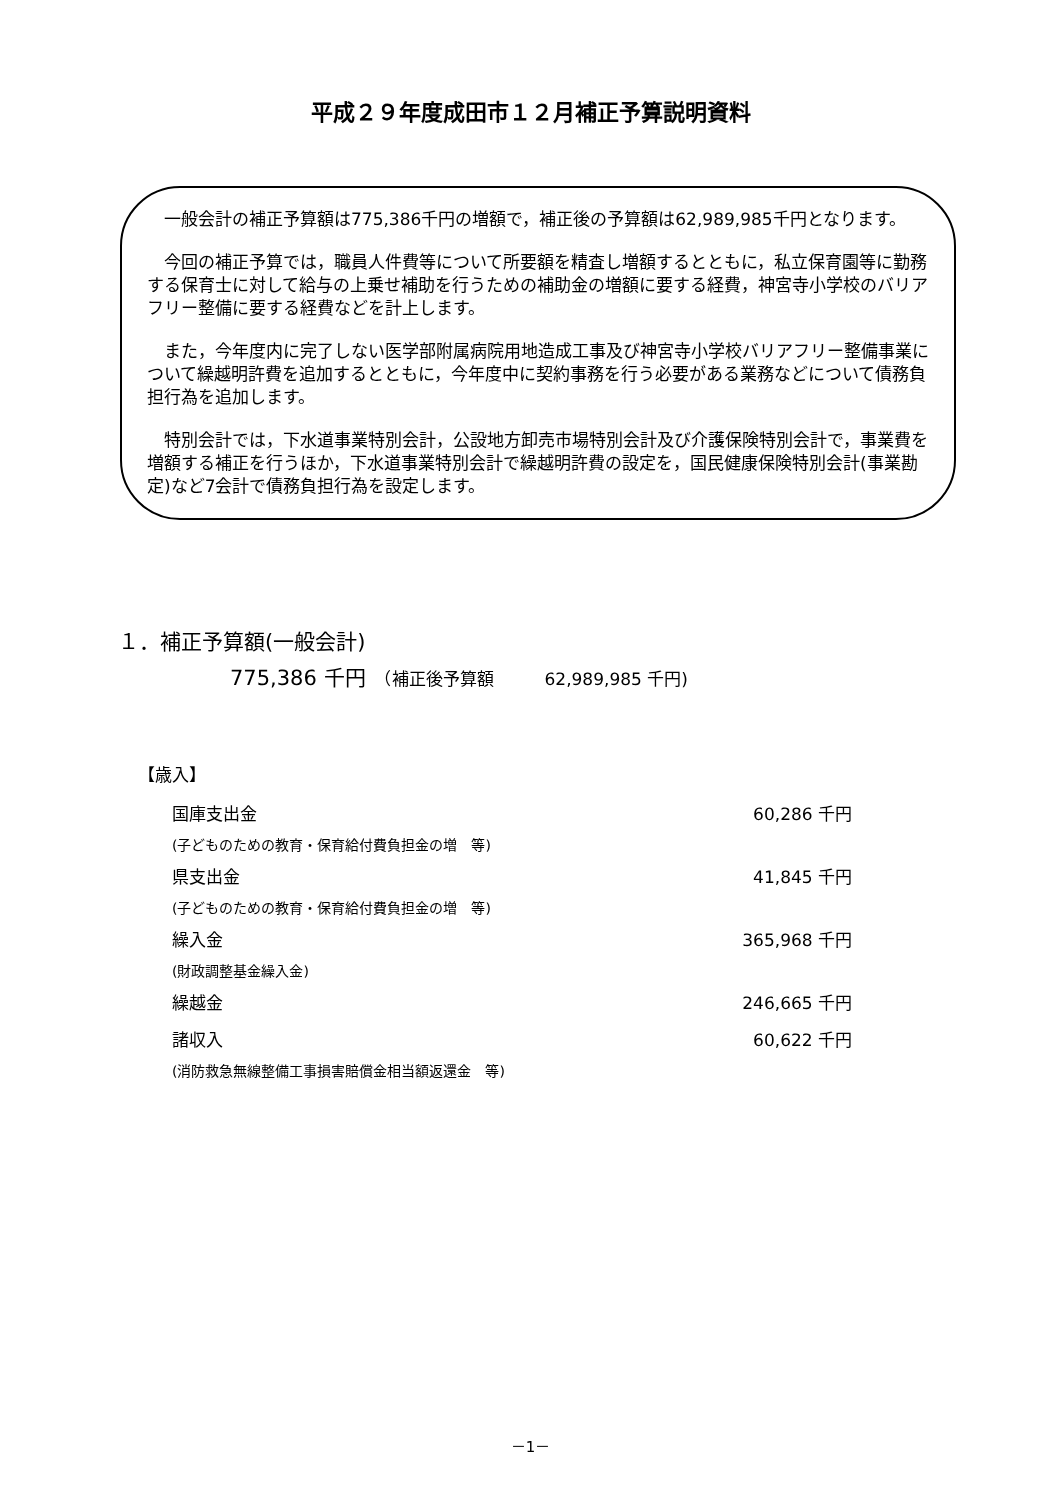平成２９年度成田市１２月補正予算説明資料
一般会計の補正予算額は775,386千円の増額で，補正後の予算額は62,989,985千円となります。
今回の補正予算では，職員人件費等について所要額を精査し増額するとともに，私立保育園等に勤務する保育士に対して給与の上乗せ補助を行うための補助金の増額に要する経費，神宮寺小学校のバリアフリー整備に要する経費などを計上します。
また，今年度内に完了しない医学部附属病院用地造成工事及び神宮寺小学校バリアフリー整備事業について繰越明許費を追加するとともに，今年度中に契約事務を行う必要がある業務などについて債務負担行為を追加します。
特別会計では，下水道事業特別会計，公設地方卸売市場特別会計及び介護保険特別会計で，事業費を増額する補正を行うほか，下水道事業特別会計で繰越明許費の設定を，国民健康保険特別会計(事業勘定)など7会計で債務負担行為を設定します。
１．補正予算額(一般会計)
775,386 千円　（補正後予算額　　　62,989,985 千円)
【歳入】
| 国庫支出金 | 60,286 千円 |
| (子どものための教育・保育給付費負担金の増 等) | |
| 県支出金 | 41,845 千円 |
| (子どものための教育・保育給付費負担金の増 等) | |
| 繰入金 | 365,968 千円 |
| (財政調整基金繰入金) | |
| 繰越金 | 246,665 千円 |
| 諸収入 | 60,622 千円 |
| (消防救急無線整備工事損害賠償金相当額返還金 等) | |
－1－